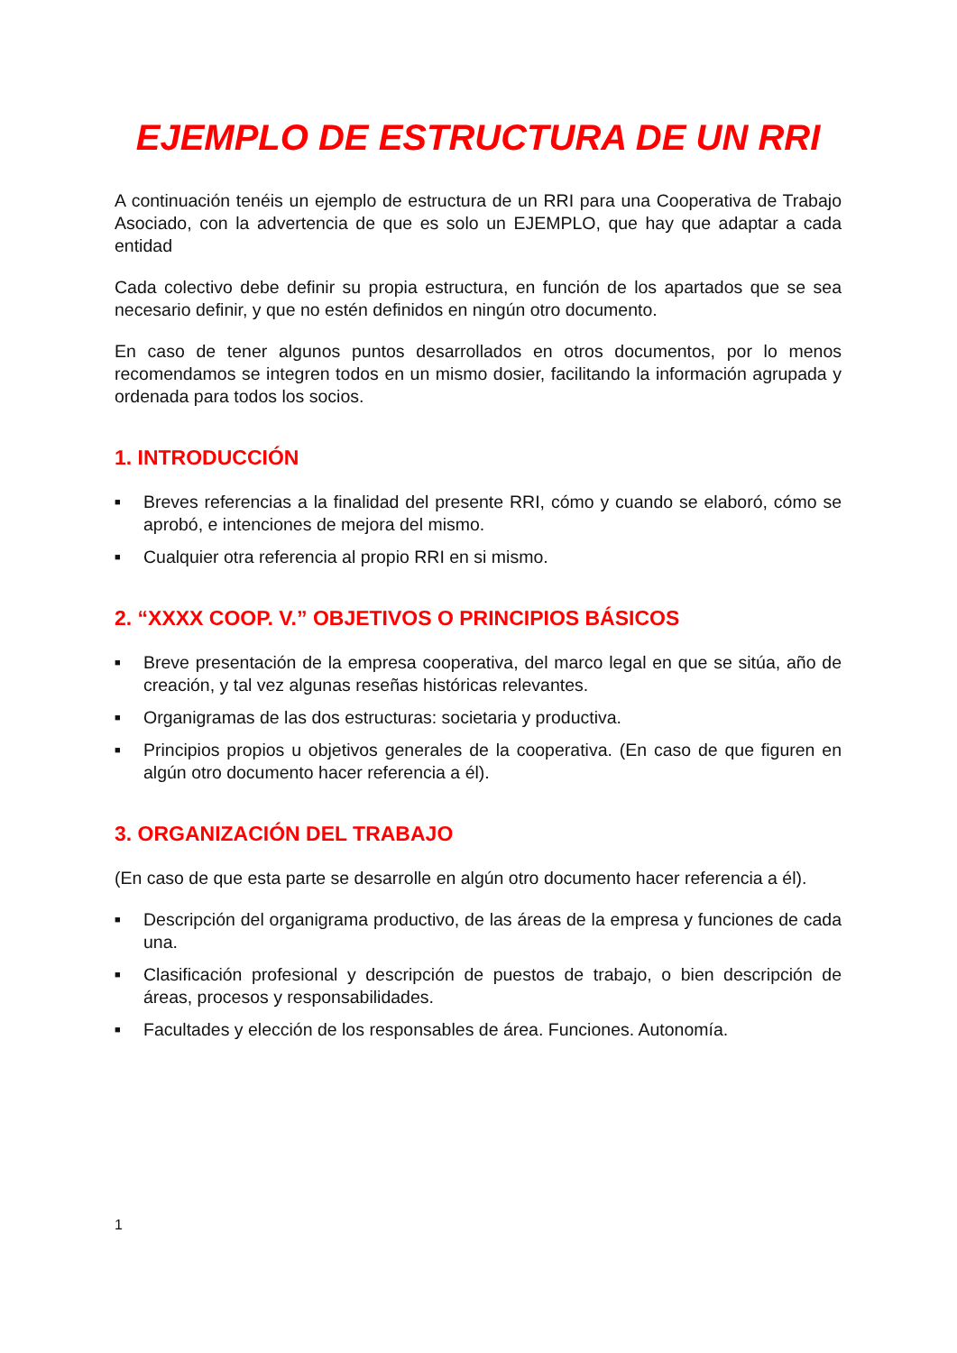EJEMPLO DE ESTRUCTURA DE UN RRI
A continuación tenéis un ejemplo de estructura de un RRI para una Cooperativa de Trabajo Asociado, con la advertencia de que es solo un EJEMPLO, que hay que adaptar a cada entidad
Cada colectivo debe definir su propia estructura, en función de los apartados que se sea necesario definir, y que no estén definidos en ningún otro documento.
En caso de tener algunos puntos desarrollados en otros documentos, por lo menos recomendamos se integren todos en un mismo dosier, facilitando la información agrupada y ordenada para todos los socios.
1. INTRODUCCIÓN
■ Breves referencias a la finalidad del presente RRI, cómo y cuando se elaboró, cómo se aprobó, e intenciones de mejora del mismo.
■ Cualquier otra referencia al propio RRI en si mismo.
2. “XXXX COOP. V.” OBJETIVOS O PRINCIPIOS BÁSICOS
■ Breve presentación de la empresa cooperativa, del marco legal en que se sitúa, año de creación, y tal vez algunas reseñas históricas relevantes.
■ Organigramas de las dos estructuras: societaria y productiva.
■ Principios propios u objetivos generales de la cooperativa. (En caso de que figuren en algún otro documento hacer referencia a él).
3. ORGANIZACIÓN DEL TRABAJO
(En caso de que esta parte se desarrolle en algún otro documento hacer referencia a él).
■ Descripción del organigrama productivo, de las áreas de la empresa y funciones de cada una.
■ Clasificación profesional y descripción de puestos de trabajo, o bien descripción de áreas, procesos y responsabilidades.
■ Facultades y elección de los responsables de área. Funciones. Autonomía.
1